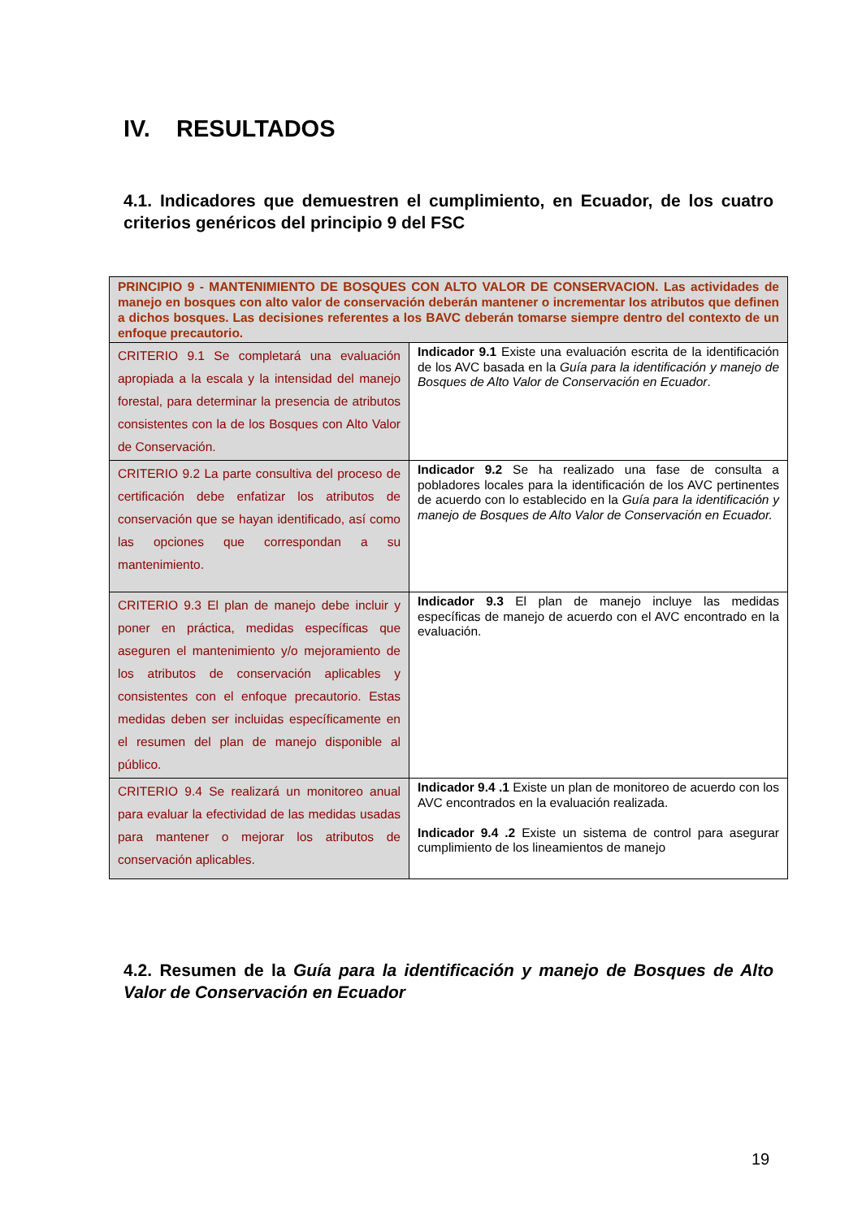IV. RESULTADOS
4.1. Indicadores que demuestren el cumplimiento, en Ecuador, de los cuatro criterios genéricos del principio 9 del FSC
| PRINCIPIO 9 - MANTENIMIENTO DE BOSQUES CON ALTO VALOR DE CONSERVACION. Las actividades de manejo en bosques con alto valor de conservación deberán mantener o incrementar los atributos que definen a dichos bosques. Las decisiones referentes a los BAVC deberán tomarse siempre dentro del contexto de un enfoque precautorio. | |
| CRITERIO 9.1 Se completará una evaluación apropiada a la escala y la intensidad del manejo forestal, para determinar la presencia de atributos consistentes con la de los Bosques con Alto Valor de Conservación. | Indicador 9.1 Existe una evaluación escrita de la identificación de los AVC basada en la Guía para la identificación y manejo de Bosques de Alto Valor de Conservación en Ecuador . |
| CRITERIO 9.2 La parte consultiva del proceso de certificación debe enfatizar los atributos de conservación que se hayan identificado, así como las opciones que correspondan a su mantenimiento. | Indicador 9.2 Se ha realizado una fase de consulta a pobladores locales para la identificación de los AVC pertinentes de acuerdo con lo establecido en la Guía para la identificación y manejo de Bosques de Alto Valor de Conservación en Ecuador. |
| CRITERIO 9.3 El plan de manejo debe incluir y poner en práctica, medidas específicas que aseguren el mantenimiento y/o mejoramiento de los atributos de conservación aplicables y consistentes con el enfoque precautorio. Estas medidas deben ser incluidas específicamente en el resumen del plan de manejo disponible al público. | Indicador 9.3 El plan de manejo incluye las medidas específicas de manejo de acuerdo con el AVC encontrado en la evaluación. |
| CRITERIO 9.4 Se realizará un monitoreo anual para evaluar la efectividad de las medidas usadas para mantener o mejorar los atributos de conservación aplicables. | Indicador 9.4 .1 Existe un plan de monitoreo de acuerdo con los AVC encontrados en la evaluación realizada. Indicador 9.4 .2 Existe un sistema de control para asegurar cumplimiento de los lineamientos de manejo |
4.2. Resumen de la Guía para la identificación y manejo de Bosques de Alto Valor de Conservación en Ecuador
19